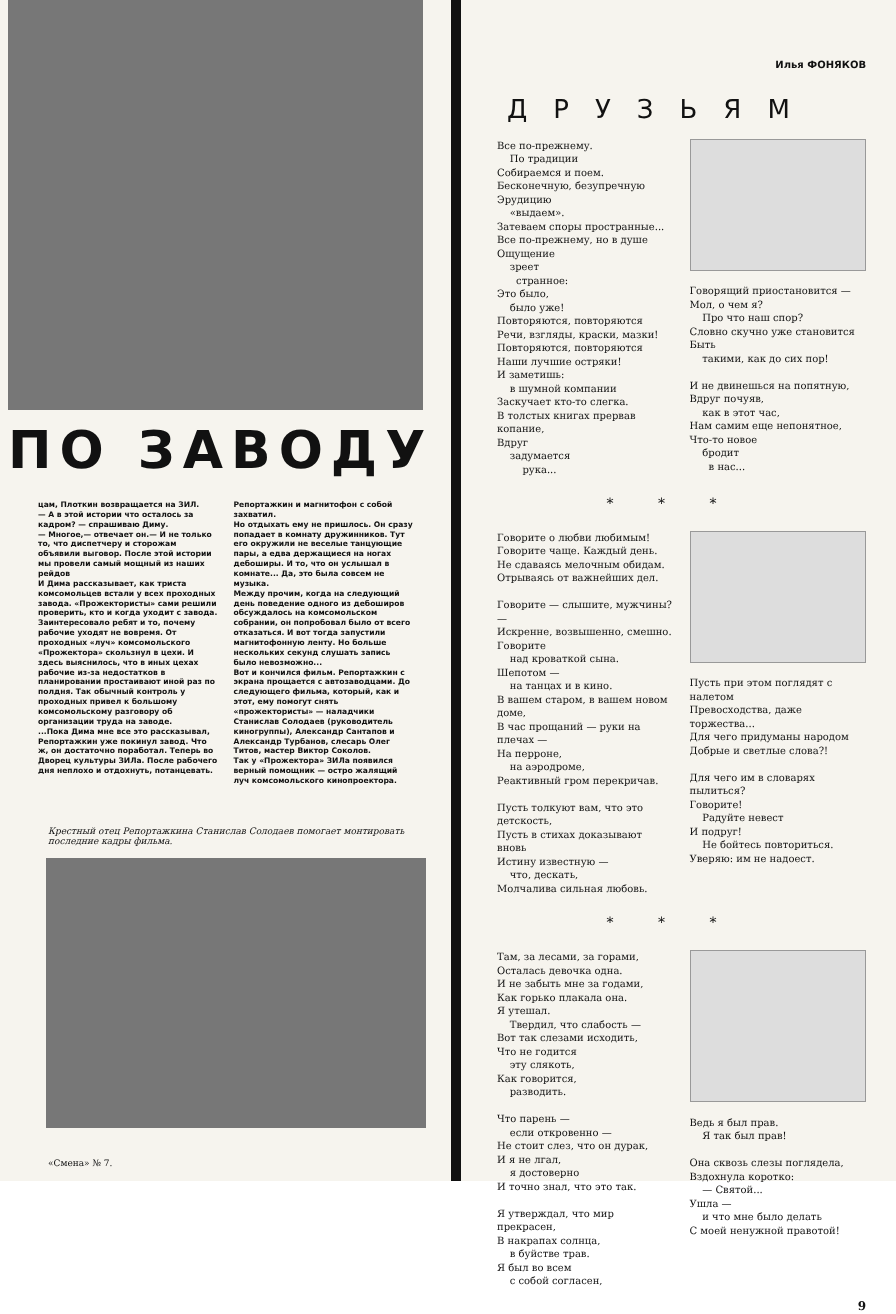ПО ЗАВОДУ
цам, Плоткин возвращается на ЗИЛ.
— А в этой истории что осталось за кадром? — спрашиваю Диму.
— Многое,— отвечает он.— И не только то, что диспетчеру и сторожам объявили выговор. После этой истории мы провели самый мощный из наших рейдов
И Дима рассказывает, как триста комсомольцев встали у всех проходных завода. «Прожектористы» сами решили проверить, кто и когда уходит с завода. Заинтересовало ребят и то, почему рабочие уходят не вовремя. От проходных «луч» комсомольского «Прожектора» скользнул в цехи. И здесь выяснилось, что в иных цехах рабочие из-за недостатков в планировании простаивают иной раз по полдня. Так обычный контроль у проходных привел к большому комсомольскому разговору об организации труда на заводе.
...Пока Дима мне все это рассказывал, Репортажкин уже покинул завод. Что ж, он достаточно поработал. Теперь во Дворец культуры ЗИЛа. После рабочего дня неплохо и отдохнуть, потанцевать.
Репортажкин и магнитофон с собой захватил.
Но отдыхать ему не пришлось. Он сразу попадает в комнату дружинников. Тут его окружили не веселые танцующие пары, а едва держащиеся на ногах дебоширы. И то, что он услышал в комнате... Да, это была совсем не музыка.
Между прочим, когда на следующий день поведение одного из дебоширов обсуждалось на комсомольском собрании, он попробовал было от всего отказаться. И вот тогда запустили магнитофонную ленту. Но больше нескольких секунд слушать запись было невозможно...
Вот и кончился фильм. Репортажкин с экрана прощается с автозаводцами. До следующего фильма, который, как и этот, ему помогут снять «прожектористы» — наладчики Станислав Солодаев (руководитель киногруппы), Александр Сантапов и Александр Турбанов, слесарь Олег Титов, мастер Виктор Соколов.
Так у «Прожектора» ЗИЛа появился верный помощник — остро жалящий луч комсомольского кинопроектора.
Крестный отец Репортажкина Станислав Солодаев помогает монтировать последние кадры фильма.
«Смена» № 7.
Илья ФОНЯКОВ
ДРУЗЬЯМ
Все по-прежнему.
По традиции
Собираемся и поем.
Бесконечную, безупречную
Эрудицию
«выдаем».
Затеваем споры пространные...
Все по-прежнему, но в душе
Ощущение
зреет
странное:
Это было,
было уже!
Повторяются, повторяются
Речи, взгляды, краски, мазки!
Повторяются, повторяются
Наши лучшие остряки!
И заметишь:
в шумной компании
Заскучает кто-то слегка.
В толстых книгах прервав копание,
Вдруг
задумается
рука...
Говорящий приостановится —
Мол, о чем я?
Про что наш спор?
Словно скучно уже становится
Быть
такими, как до сих пор!
И не двинешься на попятную,
Вдруг почуяв,
как в этот час,
Нам самим еще непонятное,
Что-то новое
бродит
в нас...
* * *
Говорите о любви любимым!
Говорите чаще. Каждый день.
Не сдаваясь мелочным обидам.
Отрываясь от важнейших дел.
Говорите — слышите, мужчины? —
Искренне, возвышенно, смешно.
Говорите
над кроваткой сына.
Шепотом —
на танцах и в кино.
В вашем старом, в вашем новом доме,
В час прощаний — руки на плечах —
На перроне,
на аэродроме,
Реактивный гром перекричав.
Пусть толкуют вам, что это детскость,
Пусть в стихах доказывают вновь
Истину известную —
что, дескать,
Молчалива сильная любовь.
Пусть при этом поглядят с налетом
Превосходства, даже торжества...
Для чего придуманы народом
Добрые и светлые слова?!
Для чего им в словарях пылиться?
Говорите!
Радуйте невест
И подруг!
Не бойтесь повториться.
Уверяю: им не надоест.
* * *
Там, за лесами, за горами,
Осталась девочка одна.
И не забыть мне за годами,
Как горько плакала она.
Я утешал.
Твердил, что слабость —
Вот так слезами исходить,
Что не годится
эту слякоть,
Как говорится,
разводить.
Что парень —
если откровенно —
Не стоит слез, что он дурак,
И я не лгал,
я достоверно
И точно знал, что это так.
Я утверждал, что мир прекрасен,
В накрапах солнца,
в буйстве трав.
Я был во всем
с собой согласен,
Ведь я был прав.
Я так был прав!
Она сквозь слезы поглядела,
Вздохнула коротко:
— Святой...
Ушла —
и что мне было делать
С моей ненужной правотой!
9